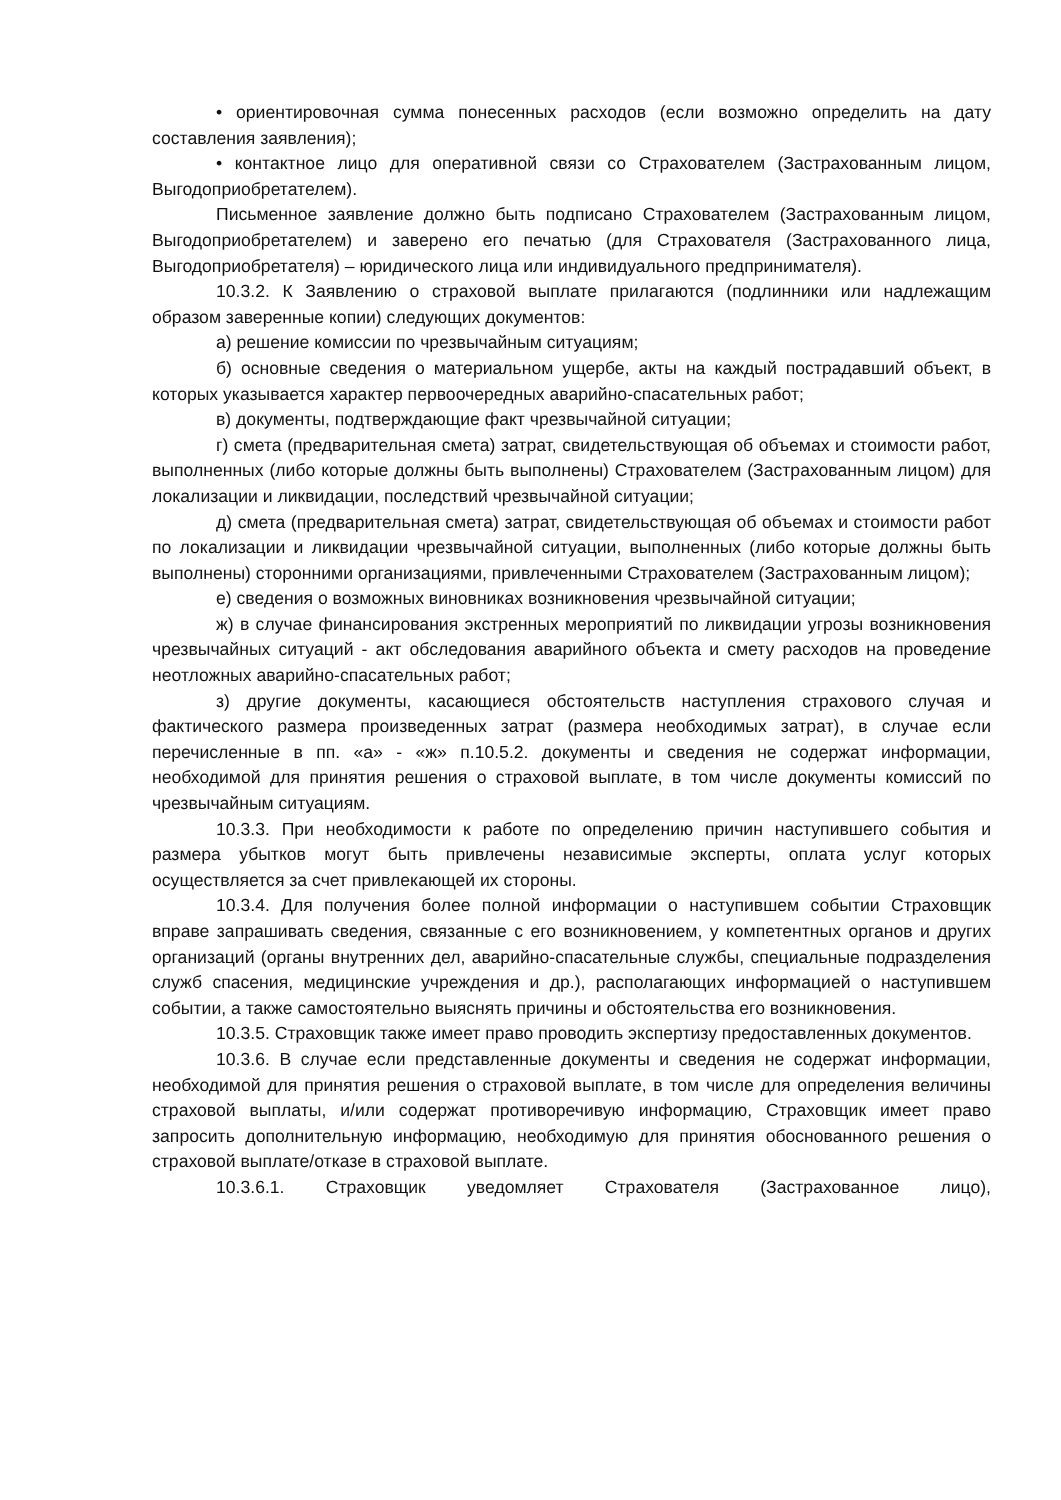• ориентировочная сумма понесенных расходов (если возможно определить на дату составления заявления);
• контактное лицо для оперативной связи со Страхователем (Застрахованным лицом, Выгодоприобретателем).
Письменное заявление должно быть подписано Страхователем (Застрахованным лицом, Выгодоприобретателем) и заверено его печатью (для Страхователя (Застрахованного лица, Выгодоприобретателя) – юридического лица или индивидуального предпринимателя).
10.3.2. К Заявлению о страховой выплате прилагаются (подлинники или надлежащим образом заверенные копии) следующих документов:
а) решение комиссии по чрезвычайным ситуациям;
б) основные сведения о материальном ущербе, акты на каждый пострадавший объект, в которых указывается характер первоочередных аварийно-спасательных работ;
в) документы, подтверждающие факт чрезвычайной ситуации;
г) смета (предварительная смета) затрат, свидетельствующая об объемах и стоимости работ, выполненных (либо которые должны быть выполнены) Страхователем (Застрахованным лицом) для локализации и ликвидации, последствий чрезвычайной ситуации;
д) смета (предварительная смета) затрат, свидетельствующая об объемах и стоимости работ по локализации и ликвидации чрезвычайной ситуации, выполненных (либо которые должны быть выполнены) сторонними организациями, привлеченными Страхователем (Застрахованным лицом);
е) сведения о возможных виновниках возникновения чрезвычайной ситуации;
ж) в случае финансирования экстренных мероприятий по ликвидации угрозы возникновения чрезвычайных ситуаций - акт обследования аварийного объекта и смету расходов на проведение неотложных аварийно-спасательных работ;
з) другие документы, касающиеся обстоятельств наступления страхового случая и фактического размера произведенных затрат (размера необходимых затрат), в случае если перечисленные в пп. «а» - «ж» п.10.5.2. документы и сведения не содержат информации, необходимой для принятия решения о страховой выплате, в том числе документы комиссий по чрезвычайным ситуациям.
10.3.3. При необходимости к работе по определению причин наступившего события и размера убытков могут быть привлечены независимые эксперты, оплата услуг которых осуществляется за счет привлекающей их стороны.
10.3.4. Для получения более полной информации о наступившем событии Страховщик вправе запрашивать сведения, связанные с его возникновением, у компетентных органов и других организаций (органы внутренних дел, аварийно-спасательные службы, специальные подразделения служб спасения, медицинские учреждения и др.), располагающих информацией о наступившем событии, а также самостоятельно выяснять причины и обстоятельства его возникновения.
10.3.5. Страховщик также имеет право проводить экспертизу предоставленных документов.
10.3.6. В случае если представленные документы и сведения не содержат информации, необходимой для принятия решения о страховой выплате, в том числе для определения величины страховой выплаты, и/или содержат противоречивую информацию, Страховщик имеет право запросить дополнительную информацию, необходимую для принятия обоснованного решения о страховой выплате/отказе в страховой выплате.
10.3.6.1. Страховщик уведомляет Страхователя (Застрахованное лицо),